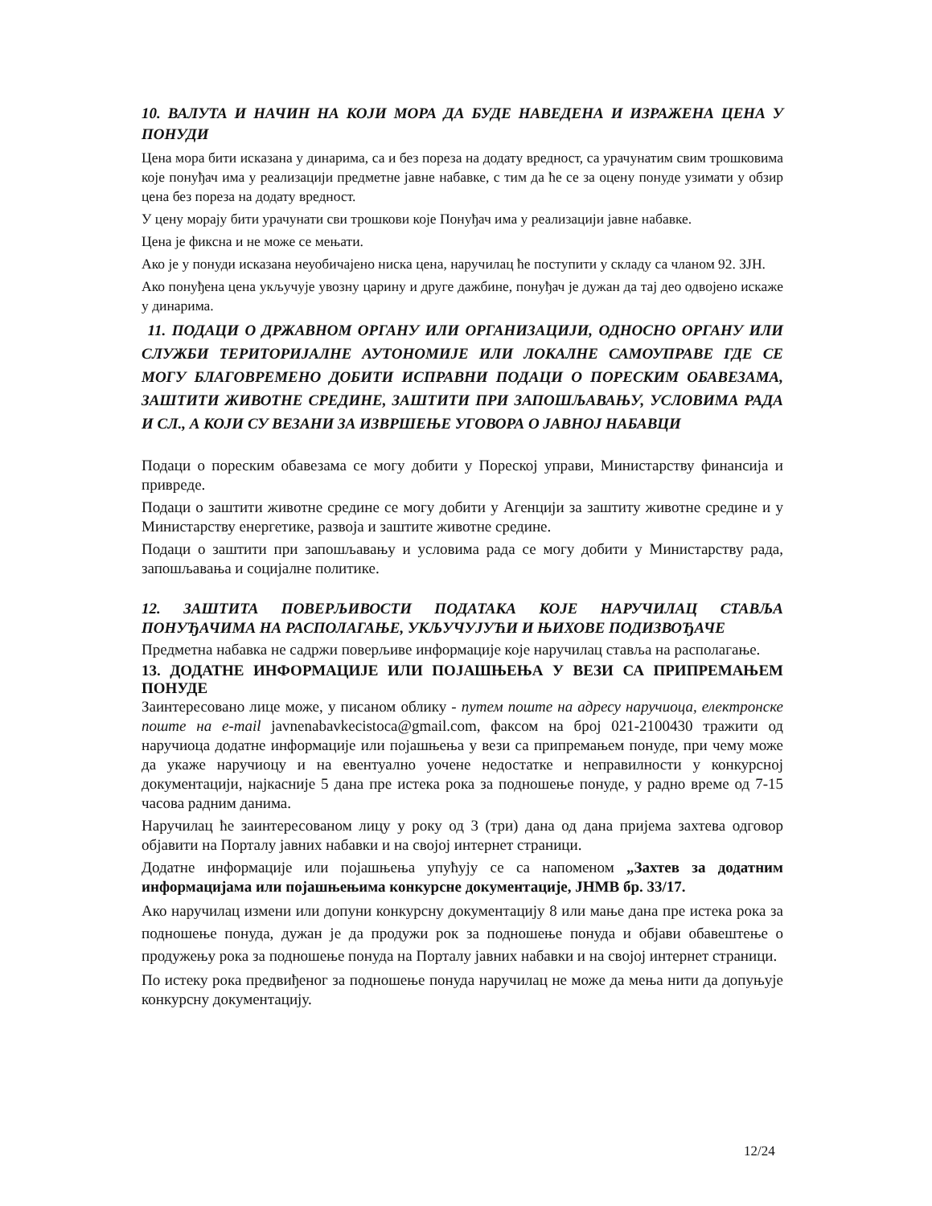10. ВАЛУТА И НАЧИН НА КОЈИ МОРА ДА БУДЕ НАВЕДЕНА И ИЗРАЖЕНА ЦЕНА У ПОНУДИ
Цена мора бити исказана у динарима, са и без пореза на додату вредност, са урачунатим свим трошковима које понуђач има у реализацији предметне јавне набавке, с тим да ће се за оцену понуде узимати у обзир цена без пореза на додату вредност.
У цену морају бити урачунати сви трошкови које Понуђач има у реализацији јавне набавке.
Цена је фиксна и не може се мењати.
Ако је у понуди исказана неуобичајено ниска цена, наручилац ће поступити у складу са чланом 92. ЗЈН.
Ако понуђена цена укључује увозну царину и друге дажбине, понуђач је дужан да тај део одвојено искаже у динарима.
11. ПОДАЦИ О ДРЖАВНОМ ОРГАНУ ИЛИ ОРГАНИЗАЦИЈИ, ОДНОСНО ОРГАНУ ИЛИ СЛУЖБИ ТЕРИТОРИЈАЛНЕ АУТОНОМИЈЕ ИЛИ ЛОКАЛНЕ САМОУПРАВЕ ГДЕ СЕ МОГУ БЛАГОВРЕМЕНО ДОБИТИ ИСПРАВНИ ПОДАЦИ О ПОРЕСКИМ ОБАВЕЗАМА, ЗАШТИТИ ЖИВОТНЕ СРЕДИНЕ, ЗАШТИТИ ПРИ ЗАПОШЉАВАЊУ, УСЛОВИМА РАДА И СЛ., А КОЈИ СУ ВЕЗАНИ ЗА ИЗВРШЕЊЕ УГОВОРА О ЈАВНОЈ НАБАВЦИ
Подаци о пореским обавезама се могу добити у Пореској управи, Министарству финансија и привреде.
Подаци о заштити животне средине се могу добити у Агенцији за заштиту животне средине и у Министарству енергетике, развоја и заштите животне средине.
Подаци о заштити при запошљавању и условима рада се могу добити у Министарству рада, запошљавања и социјалне политике.
12. ЗАШТИТА ПОВЕРЉИВОСТИ ПОДАТАКА КОЈЕ НАРУЧИЛАЦ СТАВЉА ПОНУЂАЧИМА НА РАСПОЛАГАЊЕ, УКЉУЧУЈУЋИ И ЊИХОВЕ ПОДИЗВОЂАЧЕ
Предметна набавка не садржи поверљиве информације које наручилац ставља на располагање.
13. ДОДАТНЕ ИНФОРМАЦИЈЕ ИЛИ ПОЈАШЊЕЊА У ВЕЗИ СА ПРИПРЕМАЊЕМ ПОНУДЕ
Заинтересовано лице може, у писаном облику - путем поште на адресу наручиоца, електронске поште на e-mail javnenabavkecistoca@gmail.com, факсом на број 021-2100430 тражити од наручиоца додатне информације или појашњења у вези са припремањем понуде, при чему може да укаже наручиоцу и на евентуално уочене недостатке и неправилности у конкурсној документацији, најкасније 5 дана пре истека рока за подношење понуде, у радно време од 7-15 часова радним данима.
Наручилац ће заинтересованом лицу у року од 3 (три) дана од дана пријема захтева одговор објавити на Порталу јавних набавки и на својој интернет страници.
Додатне информације или појашњења упућују се са напоменом „Захтев за додатним информацијама или појашњењима конкурсне документације, ЈНМВ бр. 33/17.
Ако наручилац измени или допуни конкурсну документацију 8 или мање дана пре истека рока за подношење понуда, дужан је да продужи рок за подношење понуда и објави обавештење о продужењу рока за подношење понуда на Порталу јавних набавки и на својој интернет страници.
По истеку рока предвиђеног за подношење понуда наручилац не може да мења нити да допуњује конкурсну документацију.
12/24